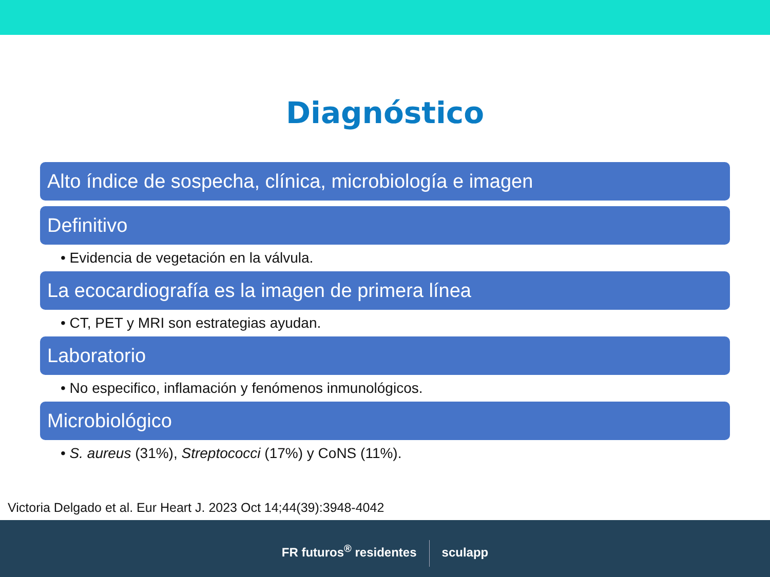Diagnóstico
Alto índice de sospecha, clínica, microbiología e imagen
Definitivo
• Evidencia de vegetación en la válvula.
La ecocardiografía es la imagen de primera línea
• CT, PET y MRI son estrategias ayudan.
Laboratorio
• No especifico, inflamación y fenómenos inmunológicos.
Microbiológico
• S. aureus (31%), Streptococci (17%) y CoNS (11%).
Victoria Delgado et al. Eur Heart J. 2023 Oct 14;44(39):3948-4042
FR futuros<sup>®</sup> residentes sculapp